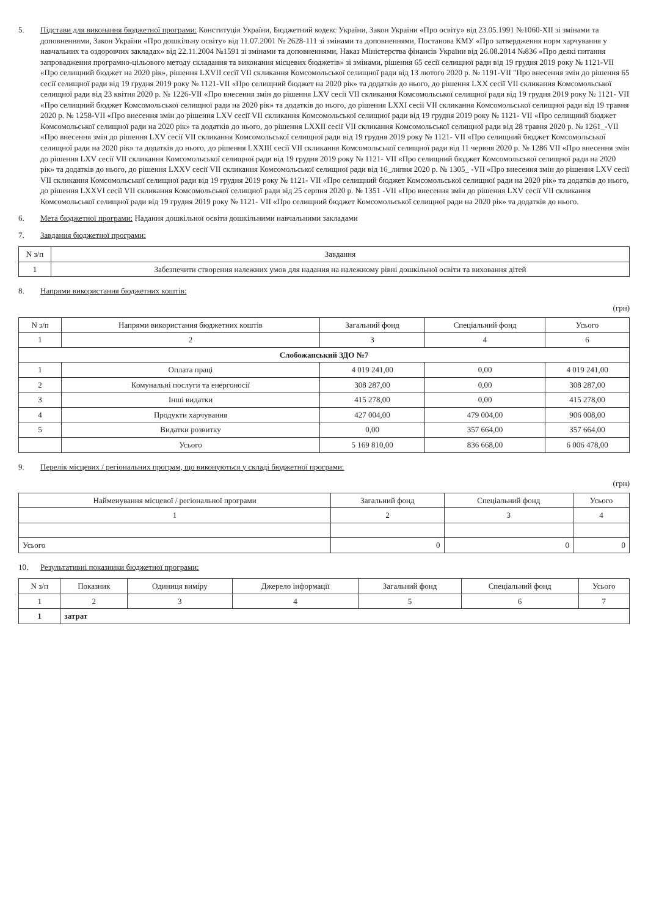5. Підстави для виконання бюджетної програми: Конституція України, Бюджетний кодекс України, Закон України «Про освіту» від 23.05.1991 №1060-XII зі змінами та доповненнями, Закон України «Про дошкільну освіту» від 11.07.2001 № 2628-111 зі змінами та доповненнями, Постанова КМУ «Про затвердження норм харчування у навчальних та оздоровчих закладах» від 22.11.2004 №1591 зі змінами та доповненнями, Наказ Міністерства фінансів України від 26.08.2014 №836 «Про деякі питання запровадження програмно-цільового методу складання та виконання місцевих бюджетів» зі змінами, рішення 65 сесії селищної ради від 19 грудня 2019 року № 1121-VII «Про селищний бюджет на 2020 рік», рішення LXVII сесії VII скликання Комсомольської селищної ради від 13 лютого 2020 р. № 1191-VII "Про внесення змін до рішення 65 сесії селищної ради від 19 грудня 2019 року № 1121-VII «Про селищний бюджет на 2020 рік» та додатків до нього, до рішення LXX сесії VII скликання Комсомольської селищної ради від 23 квітня 2020 р. № 1226-VII «Про внесення змін до рішення LXV сесії VII скликання Комсомольської селищної ради від 19 грудня 2019 року № 1121- VII «Про селищний бюджет Комсомольської селищної ради на 2020 рік» та додатків до нього, до рішення LXXI сесії VII скликання Комсомольської селищної ради від 19 травня 2020 р. № 1258-VII «Про внесення змін до рішення LXV сесії VII скликання Комсомольської селищної ради від 19 грудня 2019 року № 1121- VII «Про селищний бюджет Комсомольської селищної ради на 2020 рік» та додатків до нього, до рішення LXXII сесії VII скликання Комсомольської селищної ради від 28 травня 2020 р. № 1261_-VII «Про внесення змін до рішення LXV сесії VII скликання Комсомольської селищної ради від 19 грудня 2019 року № 1121- VII «Про селищний бюджет Комсомольської селищної ради на 2020 рік» та додатків до нього, до рішення LXXIII сесії VII скликання Комсомольської селищної ради від 11 червня 2020 р. № 1286 VII «Про внесення змін до рішення LXV сесії VII скликання Комсомольської селищної ради від 19 грудня 2019 року № 1121- VII «Про селищний бюджет Комсомольської селищної ради на 2020 рік» та додатків до нього, до рішення LXXV сесії VII скликання Комсомольської селищної ради від 16_липня 2020 р. № 1305_ -VII «Про внесення змін до рішення LXV сесії VII скликання Комсомольської селищної ради від 19 грудня 2019 року № 1121- VII «Про селищний бюджет Комсомольської селищної ради на 2020 рік» та додатків до нього, до рішення LXXVI сесії VII скликання Комсомольської селищної ради від 25 серпня 2020 р. № 1351 -VII «Про внесення змін до рішення LXV сесії VII скликання Комсомольської селищної ради від 19 грудня 2019 року № 1121- VII «Про селищний бюджет Комсомольської селищної ради на 2020 рік» та додатків до нього.
6. Мета бюджетної програми: Надання дошкільної освіти дошкільними навчальними закладами
7. Завдання бюджетної програми:
| N з/п | Завдання |
| --- | --- |
| 1 | Забезпечити створення належних умов для надання на належному рівні дошкільної освіти та виховання дітей |
8. Напрями використання бюджетних коштів:
(грн)
| N з/п | Напрями використання бюджетних коштів | Загальний фонд | Спеціальний фонд | Усього |
| --- | --- | --- | --- | --- |
| 1 | 2 | 3 | 4 | 6 |
| Слобожанський ЗДО №7 | | | | |
| 1 | Оплата праці | 4 019 241,00 | 0,00 | 4 019 241,00 |
| 2 | Комунальні послуги та енергоносії | 308 287,00 | 0,00 | 308 287,00 |
| 3 | Інші видатки | 415 278,00 | 0,00 | 415 278,00 |
| 4 | Продукти харчування | 427 004,00 | 479 004,00 | 906 008,00 |
| 5 | Видатки розвитку | 0,00 | 357 664,00 | 357 664,00 |
| | Усього | 5 169 810,00 | 836 668,00 | 6 006 478,00 |
9. Перелік місцевих / регіональних програм, що виконуються у складі бюджетної програми:
(грн)
| Найменування місцевої / регіональної програми | Загальний фонд | Спеціальний фонд | Усього |
| --- | --- | --- | --- |
| 1 | 2 | 3 | 4 |
| Усього | 0 | 0 | 0 |
10. Результативні показники бюджетної програми:
| N з/п | Показник | Одиниця виміру | Джерело інформації | Загальний фонд | Спеціальний фонд | Усього |
| --- | --- | --- | --- | --- | --- | --- |
| 1 | 2 | 3 | 4 | 5 | 6 | 7 |
| 1 | затрат | | | | | |